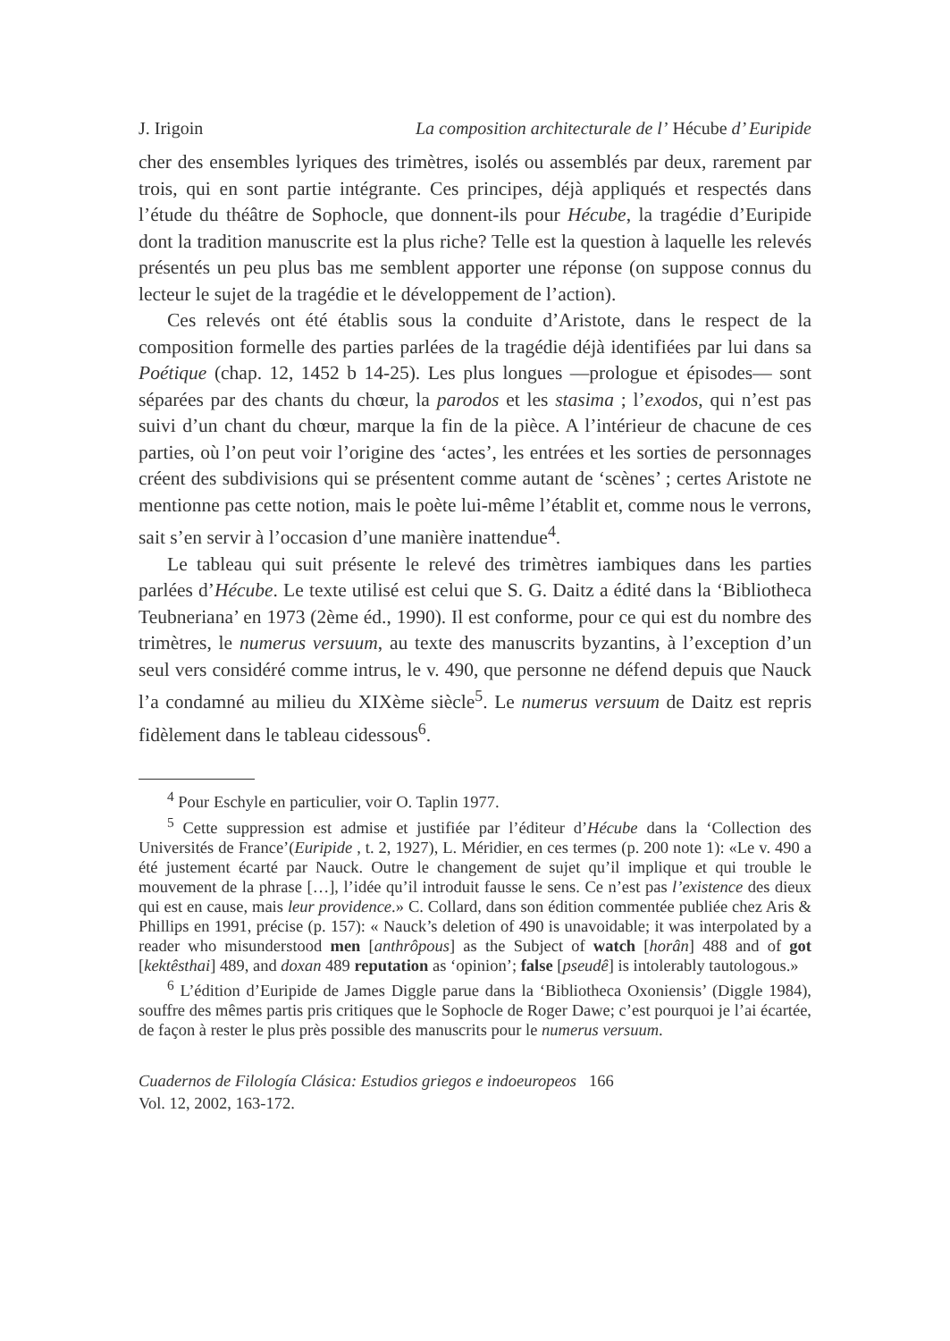J. Irigoin La composition architecturale de l’ Hécube d’ Euripide
cher des ensembles lyriques des trimètres, isolés ou assemblés par deux, rarement par trois, qui en sont partie intégrante. Ces principes, déjà appliqués et respectés dans l’étude du théâtre de Sophocle, que donnent-ils pour Hécube, la tragédie d’Euripide dont la tradition manuscrite est la plus riche? Telle est la question à laquelle les relevés présentés un peu plus bas me semblent apporter une réponse (on suppose connus du lecteur le sujet de la tragédie et le développement de l’action).
Ces relevés ont été établis sous la conduite d’Aristote, dans le respect de la composition formelle des parties parlées de la tragédie déjà identifiées par lui dans sa Poétique (chap. 12, 1452 b 14-25). Les plus longues —prologue et épisodes— sont séparées par des chants du chœur, la parodos et les stasima ; l’exodos, qui n’est pas suivi d’un chant du chœur, marque la fin de la pièce. A l’intérieur de chacune de ces parties, où l’on peut voir l’origine des ‘actes’, les entrées et les sorties de personnages créent des subdivisions qui se présentent comme autant de ‘scènes’ ; certes Aristote ne mentionne pas cette notion, mais le poète lui-même l’établit et, comme nous le verrons, sait s’en servir à l’occasion d’une manière inattendue<sup>4</sup>.
Le tableau qui suit présente le relevé des trimètres iambiques dans les parties parlées d’Hécube. Le texte utilisé est celui que S. G. Daitz a édité dans la ‘Bibliotheca Teubneriana’ en 1973 (2ème éd., 1990). Il est conforme, pour ce qui est du nombre des trimètres, le numerus versuum, au texte des manuscrits byzantins, à l’exception d’un seul vers considéré comme intrus, le v. 490, que personne ne défend depuis que Nauck l’a condamné au milieu du XIXème siècle<sup>5</sup>. Le numerus versuum de Daitz est repris fidèlement dans le tableau cidessous<sup>6</sup>.
<sup>4</sup> Pour Eschyle en particulier, voir O. Taplin 1977.
<sup>5</sup> Cette suppression est admise et justifiée par l’éditeur d’Hécube dans la ‘Collection des Universités de France’(Euripide , t. 2, 1927), L. Méridier, en ces termes (p. 200 note 1): «Le v. 490 a été justement écarté par Nauck. Outre le changement de sujet qu’il implique et qui trouble le mouvement de la phrase […], l’idée qu’il introduit fausse le sens. Ce n’est pas l’existence des dieux qui est en cause, mais leur providence.» C. Collard, dans son édition commentée publiée chez Aris & Phillips en 1991, précise (p. 157): « Nauck’s deletion of 490 is unavoidable; it was interpolated by a reader who misunderstood men [anthrôpous] as the Subject of watch [horân] 488 and of got [kektêsthai] 489, and doxan 489 reputation as ‘opinion’; false [pseudê] is intolerably tautologous.»
<sup>6</sup> L’édition d’Euripide de James Diggle parue dans la ‘Bibliotheca Oxoniensis’ (Diggle 1984), souffre des mêmes partis pris critiques que le Sophocle de Roger Dawe; c’est pourquoi je l’ai écartée, de façon à rester le plus près possible des manuscrits pour le numerus versuum.
Cuadernos de Filología Clásica: Estudios griegos e indoeuropeos 166
Vol. 12, 2002, 163-172.